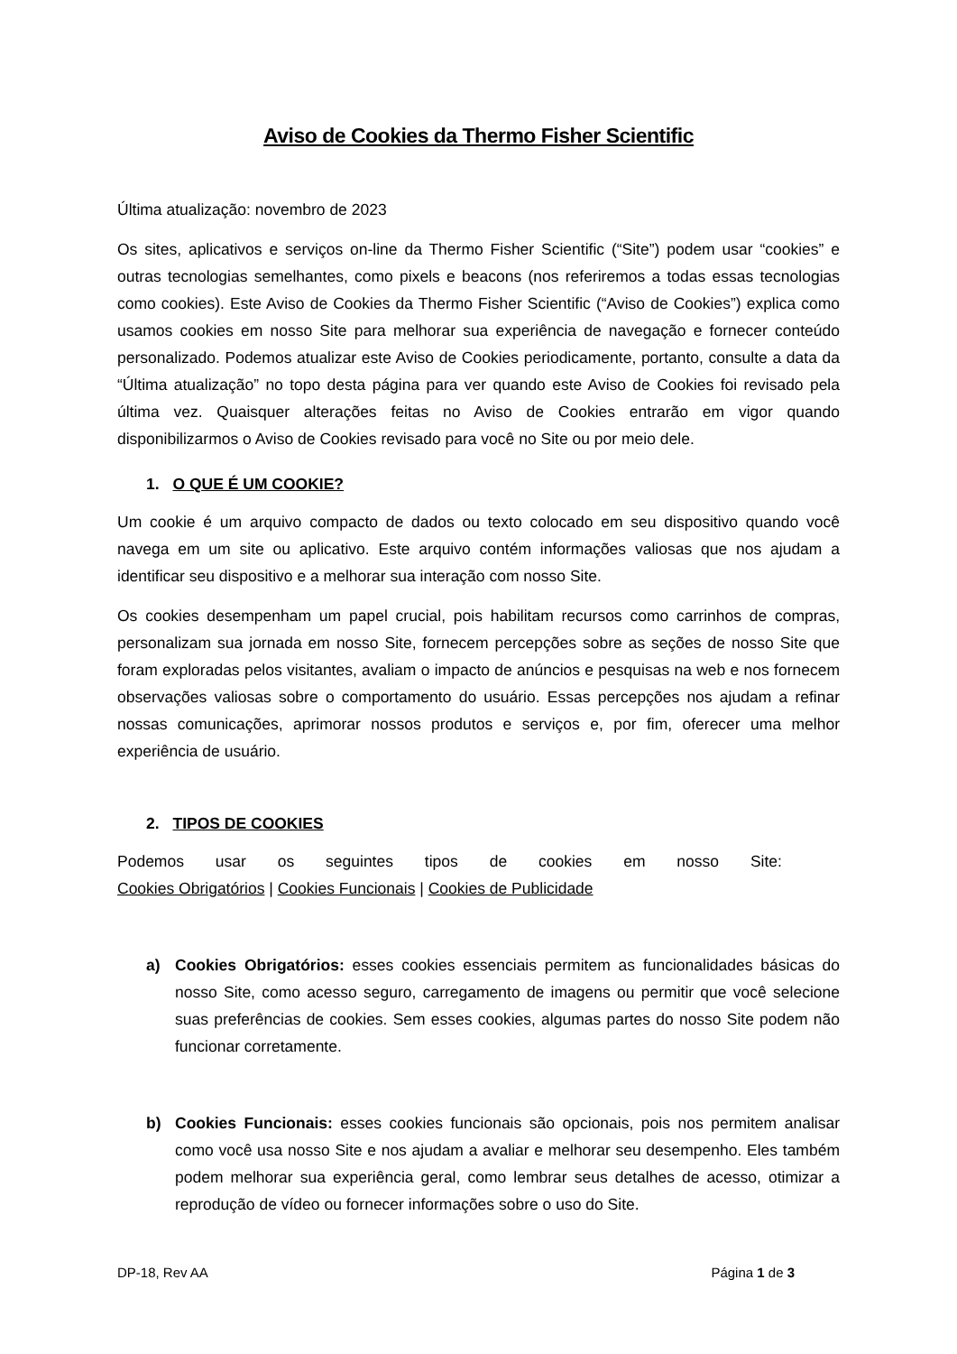Aviso de Cookies da Thermo Fisher Scientific
Última atualização: novembro de 2023
Os sites, aplicativos e serviços on-line da Thermo Fisher Scientific (“Site”) podem usar “cookies” e outras tecnologias semelhantes, como pixels e beacons (nos referiremos a todas essas tecnologias como cookies). Este Aviso de Cookies da Thermo Fisher Scientific (“Aviso de Cookies”) explica como usamos cookies em nosso Site para melhorar sua experiência de navegação e fornecer conteúdo personalizado. Podemos atualizar este Aviso de Cookies periodicamente, portanto, consulte a data da “Última atualização” no topo desta página para ver quando este Aviso de Cookies foi revisado pela última vez. Quaisquer alterações feitas no Aviso de Cookies entrarão em vigor quando disponibilizarmos o Aviso de Cookies revisado para você no Site ou por meio dele.
1. O QUE É UM COOKIE?
Um cookie é um arquivo compacto de dados ou texto colocado em seu dispositivo quando você navega em um site ou aplicativo. Este arquivo contém informações valiosas que nos ajudam a identificar seu dispositivo e a melhorar sua interação com nosso Site.
Os cookies desempenham um papel crucial, pois habilitam recursos como carrinhos de compras, personalizam sua jornada em nosso Site, fornecem percepções sobre as seções de nosso Site que foram exploradas pelos visitantes, avaliam o impacto de anúncios e pesquisas na web e nos fornecem observações valiosas sobre o comportamento do usuário. Essas percepções nos ajudam a refinar nossas comunicações, aprimorar nossos produtos e serviços e, por fim, oferecer uma melhor experiência de usuário.
2. TIPOS DE COOKIES
Podemos usar os seguintes tipos de cookies em nosso Site:
Cookies Obrigatórios | Cookies Funcionais | Cookies de Publicidade
a) Cookies Obrigatórios: esses cookies essenciais permitem as funcionalidades básicas do nosso Site, como acesso seguro, carregamento de imagens ou permitir que você selecione suas preferências de cookies. Sem esses cookies, algumas partes do nosso Site podem não funcionar corretamente.
b) Cookies Funcionais: esses cookies funcionais são opcionais, pois nos permitem analisar como você usa nosso Site e nos ajudam a avaliar e melhorar seu desempenho. Eles também podem melhorar sua experiência geral, como lembrar seus detalhes de acesso, otimizar a reprodução de vídeo ou fornecer informações sobre o uso do Site.
DP-18, Rev AA Página 1 de 3